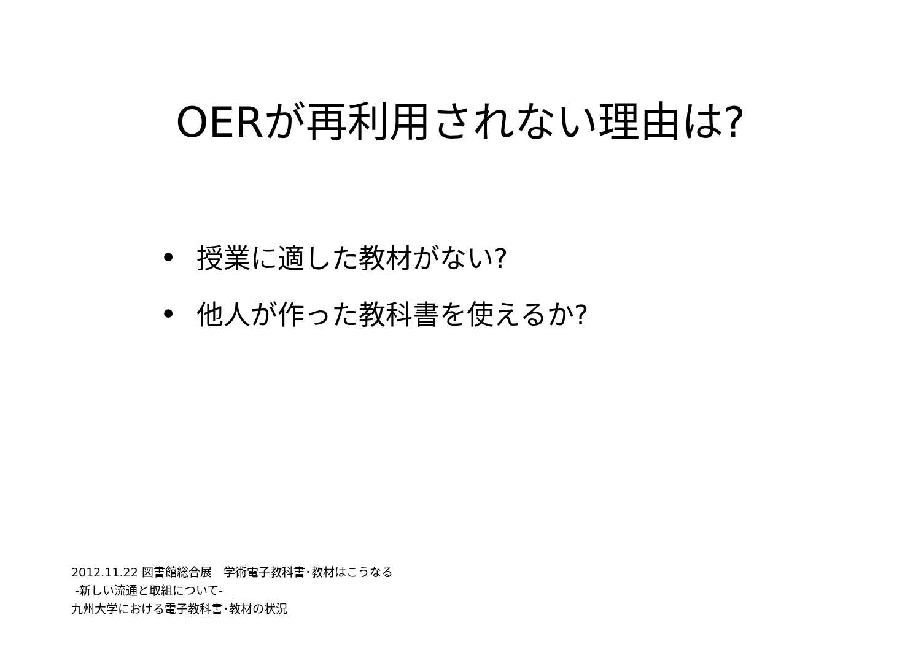OERが再利用されない理由は?
• 授業に適した教材がない?
• 他人が作った教科書を使えるか?
2012.11.22 図書館総合展　学術電子教科書･教材はこうなる
-新しい流通と取組について-
九州大学における電子教科書･教材の状況